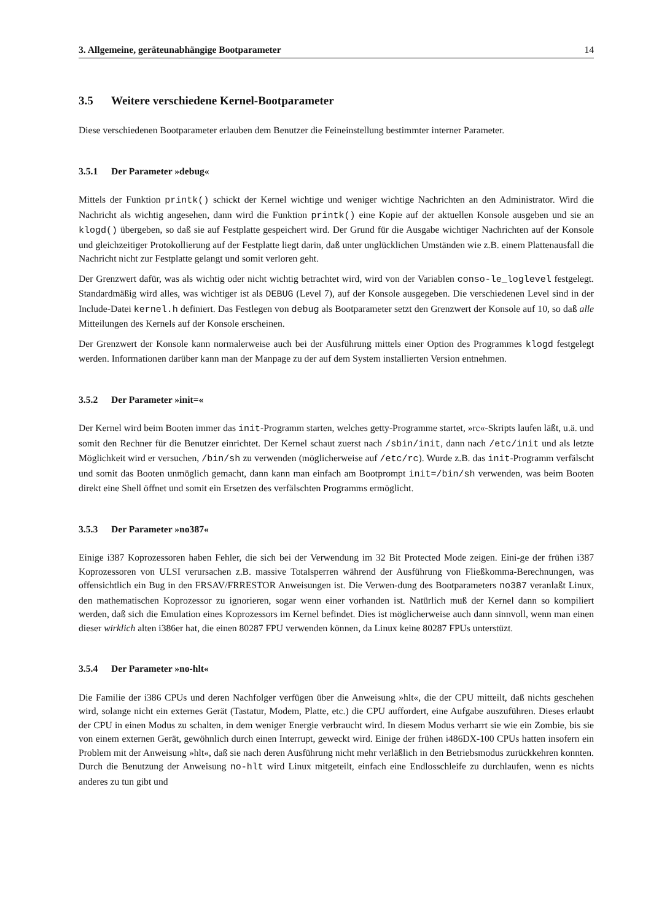3. Allgemeine, geräteunabhängige Bootparameter 14
3.5 Weitere verschiedene Kernel-Bootparameter
Diese verschiedenen Bootparameter erlauben dem Benutzer die Feineinstellung bestimmter interner Parameter.
3.5.1 Der Parameter »debug«
Mittels der Funktion printk() schickt der Kernel wichtige und weniger wichtige Nachrichten an den Administrator. Wird die Nachricht als wichtig angesehen, dann wird die Funktion printk() eine Kopie auf der aktuellen Konsole ausgeben und sie an klogd() übergeben, so daß sie auf Festplatte gespeichert wird. Der Grund für die Ausgabe wichtiger Nachrichten auf der Konsole und gleichzeitiger Protokollierung auf der Festplatte liegt darin, daß unter unglücklichen Umständen wie z.B. einem Plattenausfall die Nachricht nicht zur Festplatte gelangt und somit verloren geht.
Der Grenzwert dafür, was als wichtig oder nicht wichtig betrachtet wird, wird von der Variablen conso-le_loglevel festgelegt. Standardmäßig wird alles, was wichtiger ist als DEBUG (Level 7), auf der Konsole ausgegeben. Die verschiedenen Level sind in der Include-Datei kernel.h definiert. Das Festlegen von debug als Bootparameter setzt den Grenzwert der Konsole auf 10, so daß alle Mitteilungen des Kernels auf der Konsole erscheinen.
Der Grenzwert der Konsole kann normalerweise auch bei der Ausführung mittels einer Option des Programmes klogd festgelegt werden. Informationen darüber kann man der Manpage zu der auf dem System installierten Version entnehmen.
3.5.2 Der Parameter »init=«
Der Kernel wird beim Booten immer das init-Programm starten, welches getty-Programme startet, »rc«-Skripts laufen läßt, u.ä. und somit den Rechner für die Benutzer einrichtet. Der Kernel schaut zuerst nach /sbin/init, dann nach /etc/init und als letzte Möglichkeit wird er versuchen, /bin/sh zu verwenden (möglicherweise auf /etc/rc). Wurde z.B. das init-Programm verfälscht und somit das Booten unmöglich gemacht, dann kann man einfach am Bootprompt init=/bin/sh verwenden, was beim Booten direkt eine Shell öffnet und somit ein Ersetzen des verfälschten Programms ermöglicht.
3.5.3 Der Parameter »no387«
Einige i387 Koprozessoren haben Fehler, die sich bei der Verwendung im 32 Bit Protected Mode zeigen. Eini-ge der frühen i387 Koprozessoren von ULSI verursachen z.B. massive Totalsperren während der Ausführung von Fließkomma-Berechnungen, was offensichtlich ein Bug in den FRSAV/FRRESTOR Anweisungen ist. Die Verwen-dung des Bootparameters no387 veranlaßt Linux, den mathematischen Koprozessor zu ignorieren, sogar wenn einer vorhanden ist. Natürlich muß der Kernel dann so kompiliert werden, daß sich die Emulation eines Koprozessors im Kernel befindet. Dies ist möglicherweise auch dann sinnvoll, wenn man einen dieser wirklich alten i386er hat, die einen 80287 FPU verwenden können, da Linux keine 80287 FPUs unterstüzt.
3.5.4 Der Parameter »no-hlt«
Die Familie der i386 CPUs und deren Nachfolger verfügen über die Anweisung »hlt«, die der CPU mitteilt, daß nichts geschehen wird, solange nicht ein externes Gerät (Tastatur, Modem, Platte, etc.) die CPU auffordert, eine Aufgabe auszuführen. Dieses erlaubt der CPU in einen Modus zu schalten, in dem weniger Energie verbraucht wird. In diesem Modus verharrt sie wie ein Zombie, bis sie von einem externen Gerät, gewöhnlich durch einen Interrupt, geweckt wird. Einige der frühen i486DX-100 CPUs hatten insofern ein Problem mit der Anweisung »hlt«, daß sie nach deren Ausführung nicht mehr verläßlich in den Betriebsmodus zurückkehren konnten. Durch die Benutzung der Anweisung no-hlt wird Linux mitgeteilt, einfach eine Endlosschleife zu durchlaufen, wenn es nichts anderes zu tun gibt und